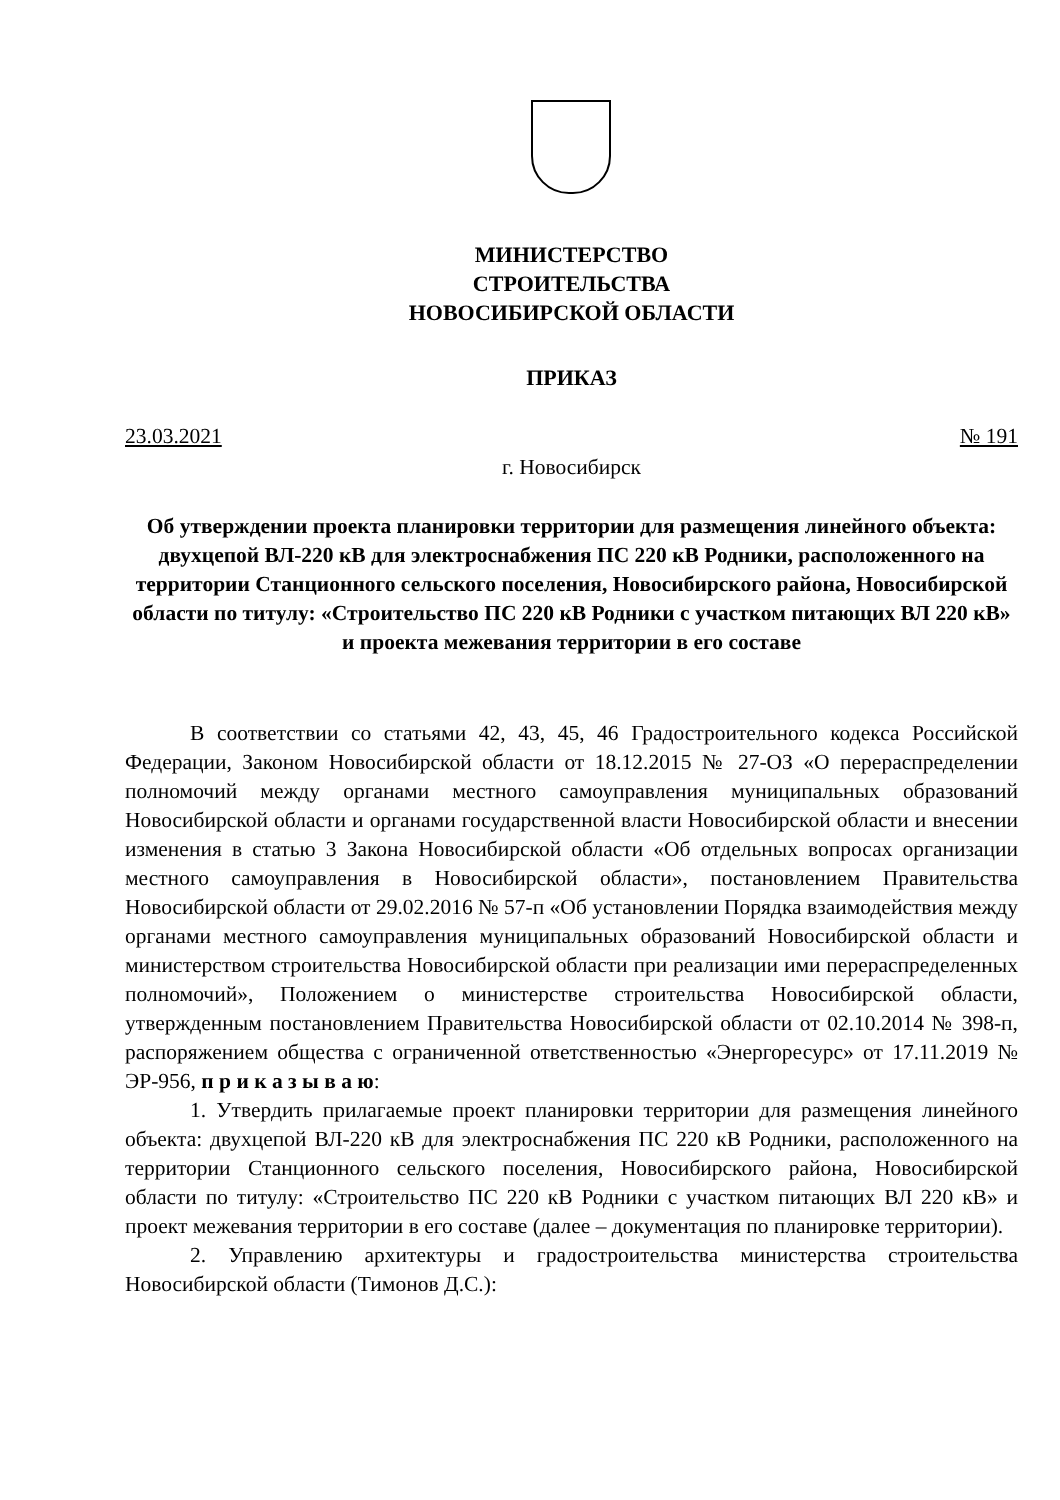МИНИСТЕРСТВО
СТРОИТЕЛЬСТВА
НОВОСИБИРСКОЙ ОБЛАСТИ
ПРИКАЗ
23.03.2021 № 191
г. Новосибирск
Об утверждении проекта планировки территории для размещения линейного объекта: двухцепой ВЛ-220 кВ для электроснабжения ПС 220 кВ Родники, расположенного на территории Станционного сельского поселения, Новосибирского района, Новосибирской области по титулу: «Строительство ПС 220 кВ Родники с участком питающих ВЛ 220 кВ» и проекта межевания территории в его составе
В соответствии со статьями 42, 43, 45, 46 Градостроительного кодекса Российской Федерации, Законом Новосибирской области от 18.12.2015 № 27-ОЗ «О перераспределении полномочий между органами местного самоуправления муниципальных образований Новосибирской области и органами государственной власти Новосибирской области и внесении изменения в статью 3 Закона Новосибирской области «Об отдельных вопросах организации местного самоуправления в Новосибирской области», постановлением Правительства Новосибирской области от 29.02.2016 № 57-п «Об установлении Порядка взаимодействия между органами местного самоуправления муниципальных образований Новосибирской области и министерством строительства Новосибирской области при реализации ими перераспределенных полномочий», Положением о министерстве строительства Новосибирской области, утвержденным постановлением Правительства Новосибирской области от 02.10.2014 № 398-п, распоряжением общества с ограниченной ответственностью «Энергоресурс» от 17.11.2019 № ЭР-956, п р и к а з ы в а ю:
1. Утвердить прилагаемые проект планировки территории для размещения линейного объекта: двухцепой ВЛ-220 кВ для электроснабжения ПС 220 кВ Родники, расположенного на территории Станционного сельского поселения, Новосибирского района, Новосибирской области по титулу: «Строительство ПС 220 кВ Родники с участком питающих ВЛ 220 кВ» и проект межевания территории в его составе (далее – документация по планировке территории).
2. Управлению архитектуры и градостроительства министерства строительства Новосибирской области (Тимонов Д.С.):